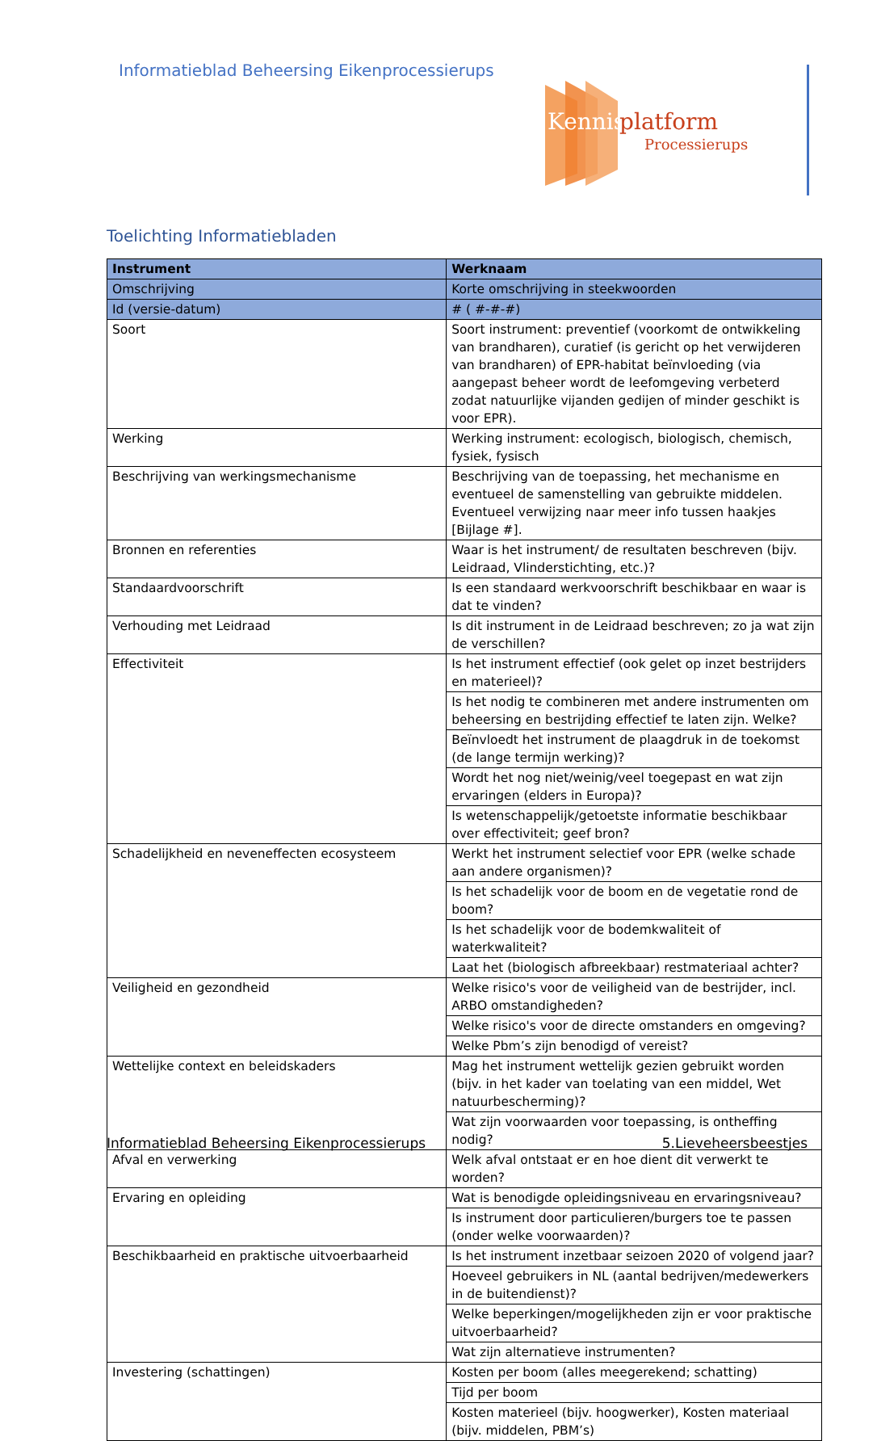Informatieblad Beheersing Eikenprocessierups
Kennis
platform
Processierups
Toelichting Informatiebladen
| Instrument | Werknaam |
| --- | --- |
| Omschrijving | Korte omschrijving in steekwoorden |
| Id (versie-datum) | # ( #-#-#) |
| Soort | Soort instrument: preventief (voorkomt de ontwikkeling van brandharen), curatief (is gericht op het verwijderen van brandharen) of EPR-habitat beïnvloeding (via aangepast beheer wordt de leefomgeving verbeterd zodat natuurlijke vijanden gedijen of minder geschikt is voor EPR). |
| Werking | Werking instrument: ecologisch, biologisch, chemisch, fysiek, fysisch |
| Beschrijving van werkingsmechanisme | Beschrijving van de toepassing, het mechanisme en eventueel de samenstelling van gebruikte middelen. Eventueel verwijzing naar meer info tussen haakjes [Bijlage #]. |
| Bronnen en referenties | Waar is het instrument/ de resultaten beschreven (bijv. Leidraad, Vlinderstichting, etc.)? |
| Standaardvoorschrift | Is een standaard werkvoorschrift beschikbaar en waar is dat te vinden? |
| Verhouding met Leidraad | Is dit instrument in de Leidraad beschreven; zo ja wat zijn de verschillen? |
| Effectiviteit | Is het instrument effectief (ook gelet op inzet bestrijders en materieel)? |
| | Is het nodig te combineren met andere instrumenten om beheersing en bestrijding effectief te laten zijn. Welke? |
| | Beïnvloedt het instrument de plaagdruk in de toekomst (de lange termijn werking)? |
| | Wordt het nog niet/weinig/veel toegepast en wat zijn ervaringen (elders in Europa)? |
| | Is wetenschappelijk/getoetste informatie beschikbaar over effectiviteit; geef bron? |
| Schadelijkheid en neveneffecten ecosysteem | Werkt het instrument selectief voor EPR (welke schade aan andere organismen)? |
| | Is het schadelijk voor de boom en de vegetatie rond de boom? |
| | Is het schadelijk voor de bodemkwaliteit of waterkwaliteit? |
| | Laat het (biologisch afbreekbaar) restmateriaal achter? |
| Veiligheid en gezondheid | Welke risico's voor de veiligheid van de bestrijder, incl. ARBO omstandigheden? |
| | Welke risico's voor de directe omstanders en omgeving? |
| | Welke Pbm’s zijn benodigd of vereist? |
| Wettelijke context en beleidskaders | Mag het instrument wettelijk gezien gebruikt worden (bijv. in het kader van toelating van een middel, Wet natuurbescherming)? |
| | Wat zijn voorwaarden voor toepassing, is ontheffing nodig? |
| Afval en verwerking | Welk afval ontstaat er en hoe dient dit verwerkt te worden? |
| Ervaring en opleiding | Wat is benodigde opleidingsniveau en ervaringsniveau? |
| | Is instrument door particulieren/burgers toe te passen (onder welke voorwaarden)? |
| Beschikbaarheid en praktische uitvoerbaarheid | Is het instrument inzetbaar seizoen 2020 of volgend jaar? |
| | Hoeveel gebruikers in NL (aantal bedrijven/medewerkers in de buitendienst)? |
| | Welke beperkingen/mogelijkheden zijn er voor praktische uitvoerbaarheid? |
| | Wat zijn alternatieve instrumenten? |
| Investering (schattingen) | Kosten per boom (alles meegerekend; schatting) |
| | Tijd per boom |
| | Kosten materieel (bijv. hoogwerker), Kosten materiaal (bijv. middelen, PBM’s) |
Informatieblad Beheersing Eikenprocessierups
5.Lieveheersbeestjes